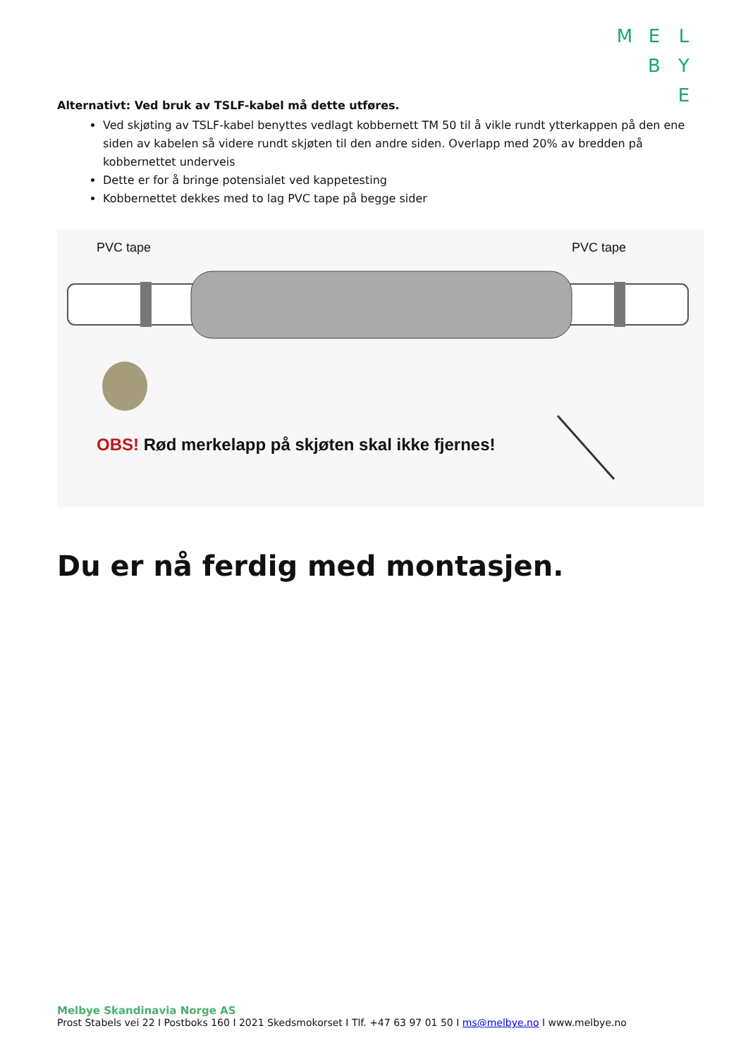M E L
B Y
E
Alternativt: Ved bruk av TSLF-kabel må dette utføres.
Ved skjøting av TSLF-kabel benyttes vedlagt kobbernett TM 50 til å vikle rundt ytterkappen på den ene siden av kabelen så videre rundt skjøten til den andre siden. Overlapp med 20% av bredden på kobbernettet underveis
Dette er for å bringe potensialet ved kappetesting
Kobbernettet dekkes med to lag PVC tape på begge sider
PVC tape PVC tape
OBS! Rød merkelapp på skjøten skal ikke fjernes!
Du er nå ferdig med montasjen.
Melbye Skandinavia Norge AS
Prost Stabels vei 22 I Postboks 160 I 2021 Skedsmokorset I Tlf. +47 63 97 01 50 I ms@melbye.no I www.melbye.no